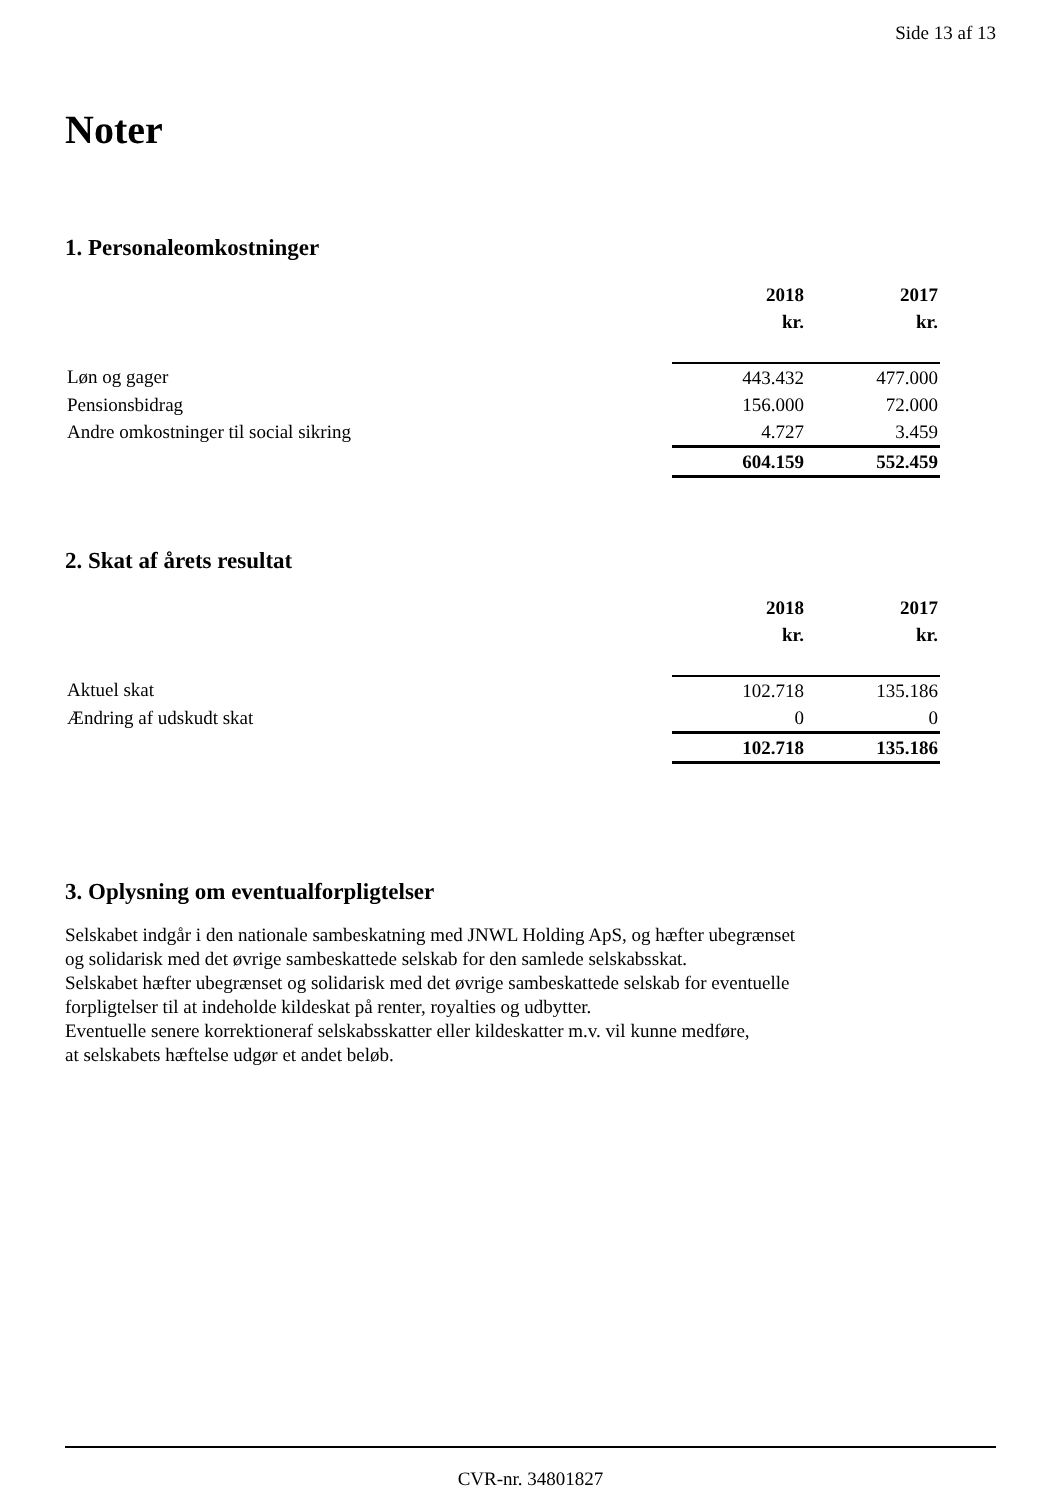Side 13 af 13
Noter
1. Personaleomkostninger
| | 2018 | 2017 |
| | kr. | kr. |
| Løn og gager | 443.432 | 477.000 |
| Pensionsbidrag | 156.000 | 72.000 |
| Andre omkostninger til social sikring | 4.727 | 3.459 |
| | 604.159 | 552.459 |
2. Skat af årets resultat
| | 2018 | 2017 |
| | kr. | kr. |
| Aktuel skat | 102.718 | 135.186 |
| Ændring af udskudt skat | 0 | 0 |
| | 102.718 | 135.186 |
3. Oplysning om eventualforpligtelser
Selskabet indgår i den nationale sambeskatning med JNWL Holding ApS, og hæfter ubegrænset
og solidarisk med det øvrige sambeskattede selskab for den samlede selskabsskat.
Selskabet hæfter ubegrænset og solidarisk med det øvrige sambeskattede selskab for eventuelle
forpligtelser til at indeholde kildeskat på renter, royalties og udbytter.
Eventuelle senere korrektioneraf selskabsskatter eller kildeskatter m.v. vil kunne medføre,
at selskabets hæftelse udgør et andet beløb.
CVR-nr. 34801827